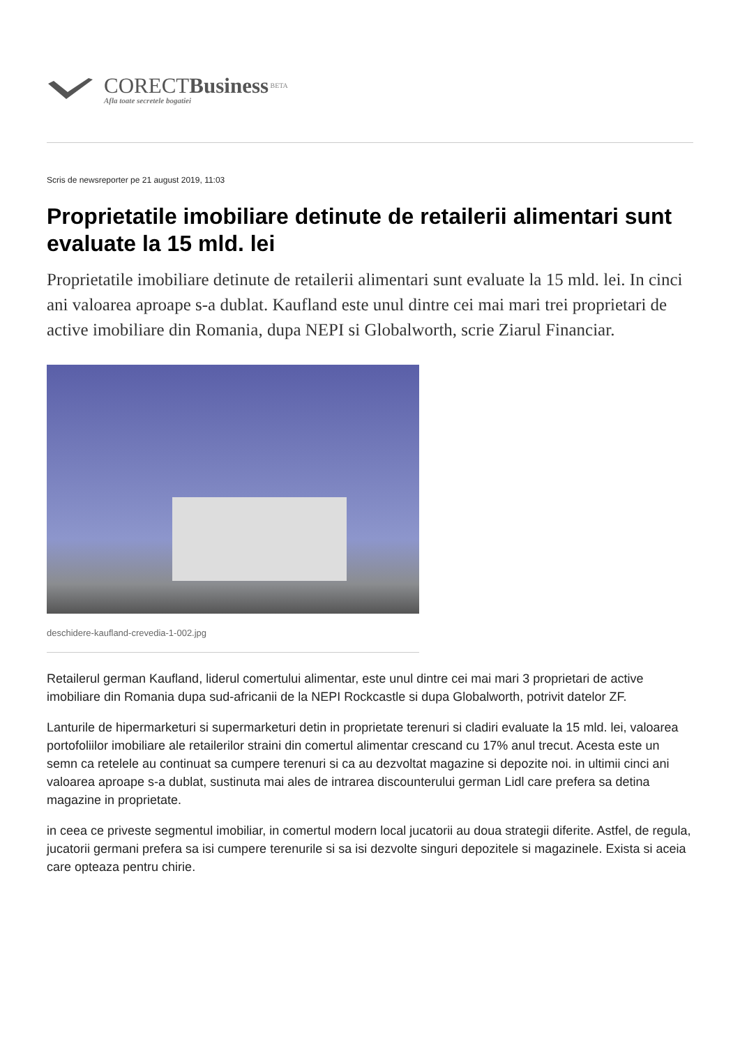CORECTBusiness BETA
Afla toate secretele bogatiei
Scris de newsreporter pe 21 august 2019, 11:03
Proprietatile imobiliare detinute de retailerii alimentari sunt evaluate la 15 mld. lei
Proprietatile imobiliare detinute de retailerii alimentari sunt evaluate la 15 mld. lei. In cinci ani valoarea aproape s-a dublat. Kaufland este unul dintre cei mai mari trei proprietari de active imobiliare din Romania, dupa NEPI si Globalworth, scrie Ziarul Financiar.
deschidere-kaufland-crevedia-1-002.jpg
Retailerul german Kaufland, liderul comertului alimentar, este unul dintre cei mai mari 3 proprietari de active imobiliare din Romania dupa sud-africanii de la NEPI Rockcastle si dupa Globalworth, potrivit datelor ZF.
Lanturile de hipermarketuri si supermarketuri detin in proprietate terenuri si cladiri evaluate la 15 mld. lei, valoarea portofoliilor imobiliare ale retailerilor straini din comertul alimentar crescand cu 17% anul trecut. Acesta este un semn ca retelele au continuat sa cumpere terenuri si ca au dezvoltat magazine si depozite noi. in ultimii cinci ani valoarea aproape s-a dublat, sustinuta mai ales de intrarea discounterului german Lidl care prefera sa detina magazine in proprietate.
in ceea ce priveste segmentul imobiliar, in comertul modern local jucatorii au doua strategii diferite. Astfel, de regula, jucatorii germani prefera sa isi cumpere terenurile si sa isi dezvolte singuri depozitele si magazinele. Exista si aceia care opteaza pentru chirie.